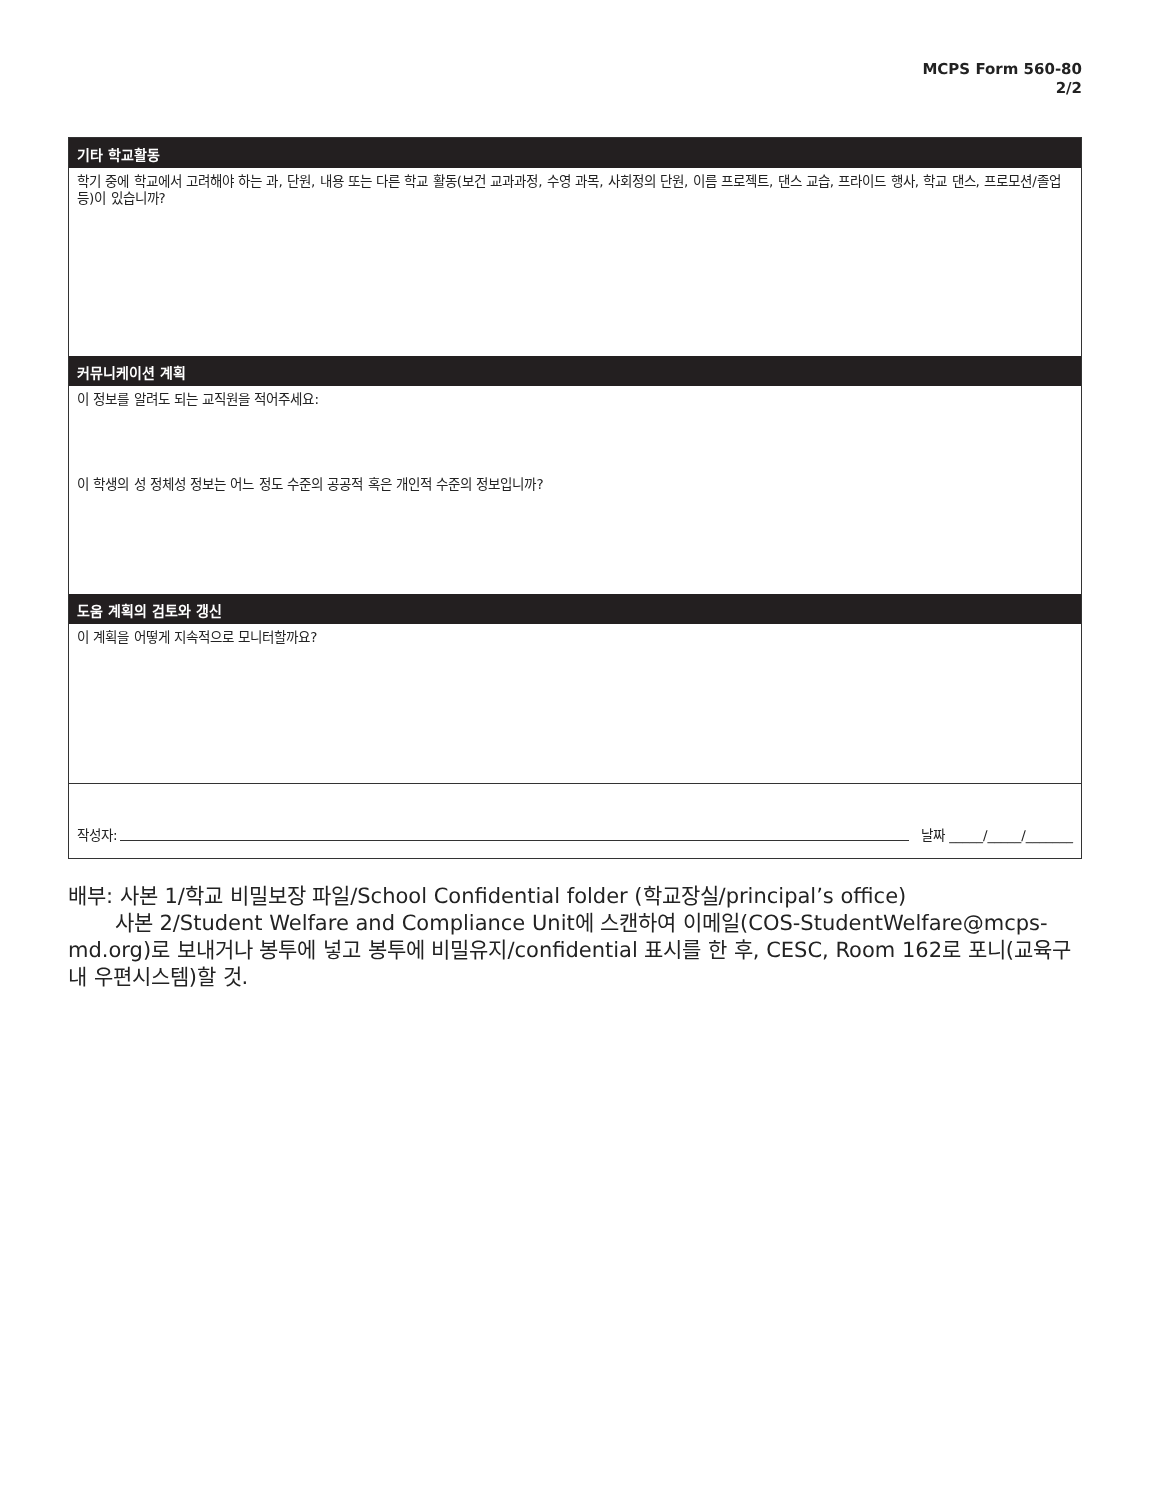MCPS Form 560-80
2/2
기타 학교활동
학기 중에 학교에서 고려해야 하는 과, 단원, 내용 또는 다른 학교 활동(보건 교과과정, 수영 과목, 사회정의 단원, 이름 프로젝트, 댄스 교습, 프라이드 행사, 학교 댄스, 프로모션/졸업 등)이 있습니까?
커뮤니케이션 계획
이 정보를 알려도 되는 교직원을 적어주세요:
이 학생의 성 정체성 정보는 어느 정도 수준의 공공적 혹은 개인적 수준의 정보입니까?
도움 계획의 검토와 갱신
이 계획을 어떻게 지속적으로 모니터할까요?
작성자: 날짜 _____/_____/_______
배부: 사본 1/학교 비밀보장 파일/School Confidential folder (학교장실/principal’s office)
사본 2/Student Welfare and Compliance Unit에 스캔하여 이메일(COS-StudentWelfare@mcps-md.org)로 보내거나 봉투에 넣고 봉투에 비밀유지/confidential 표시를 한 후, CESC, Room 162로 포니(교육구내 우편시스템)할 것.